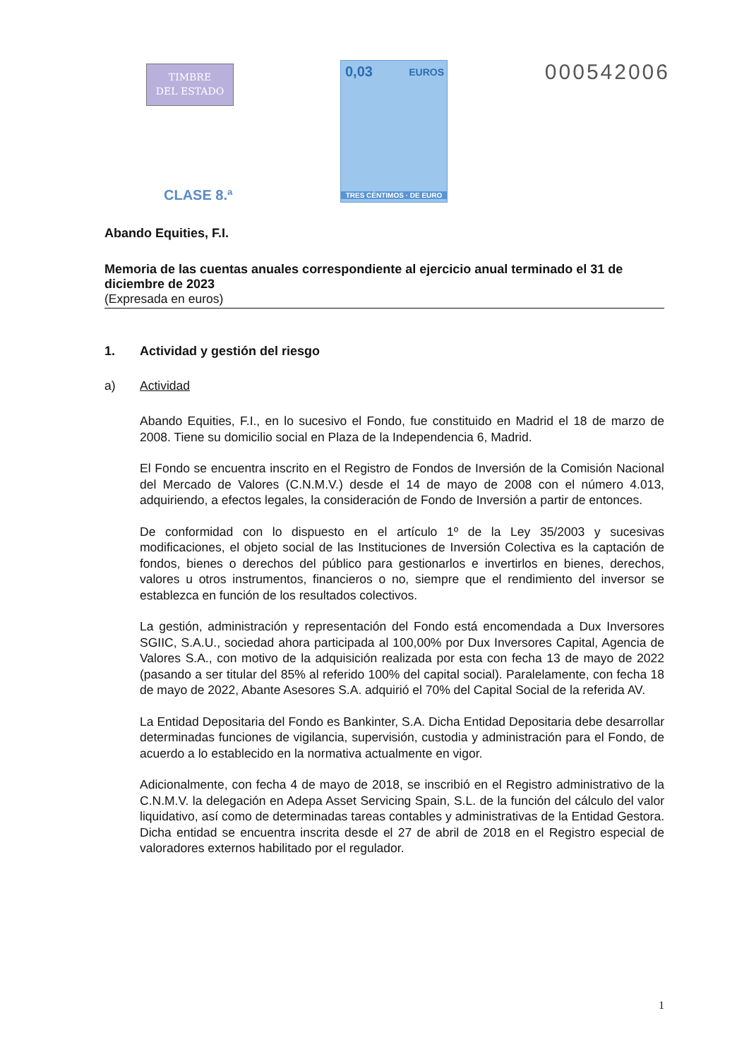TIMBRE
DEL ESTADO
CLASE 8.ª
0,03 EUROS
TRES CÉNTIMOS · DE EURO
000542006
Abando Equities, F.I.
Memoria de las cuentas anuales correspondiente al ejercicio anual terminado el 31 de diciembre de 2023
(Expresada en euros)
1. Actividad y gestión del riesgo
a) Actividad
Abando Equities, F.I., en lo sucesivo el Fondo, fue constituido en Madrid el 18 de marzo de 2008. Tiene su domicilio social en Plaza de la Independencia 6, Madrid.
El Fondo se encuentra inscrito en el Registro de Fondos de Inversión de la Comisión Nacional del Mercado de Valores (C.N.M.V.) desde el 14 de mayo de 2008 con el número 4.013, adquiriendo, a efectos legales, la consideración de Fondo de Inversión a partir de entonces.
De conformidad con lo dispuesto en el artículo 1º de la Ley 35/2003 y sucesivas modificaciones, el objeto social de las Instituciones de Inversión Colectiva es la captación de fondos, bienes o derechos del público para gestionarlos e invertirlos en bienes, derechos, valores u otros instrumentos, financieros o no, siempre que el rendimiento del inversor se establezca en función de los resultados colectivos.
La gestión, administración y representación del Fondo está encomendada a Dux Inversores SGIIC, S.A.U., sociedad ahora participada al 100,00% por Dux Inversores Capital, Agencia de Valores S.A., con motivo de la adquisición realizada por esta con fecha 13 de mayo de 2022 (pasando a ser titular del 85% al referido 100% del capital social). Paralelamente, con fecha 18 de mayo de 2022, Abante Asesores S.A. adquirió el 70% del Capital Social de la referida AV.
La Entidad Depositaria del Fondo es Bankinter, S.A. Dicha Entidad Depositaria debe desarrollar determinadas funciones de vigilancia, supervisión, custodia y administración para el Fondo, de acuerdo a lo establecido en la normativa actualmente en vigor.
Adicionalmente, con fecha 4 de mayo de 2018, se inscribió en el Registro administrativo de la C.N.M.V. la delegación en Adepa Asset Servicing Spain, S.L. de la función del cálculo del valor liquidativo, así como de determinadas tareas contables y administrativas de la Entidad Gestora. Dicha entidad se encuentra inscrita desde el 27 de abril de 2018 en el Registro especial de valoradores externos habilitado por el regulador.
1